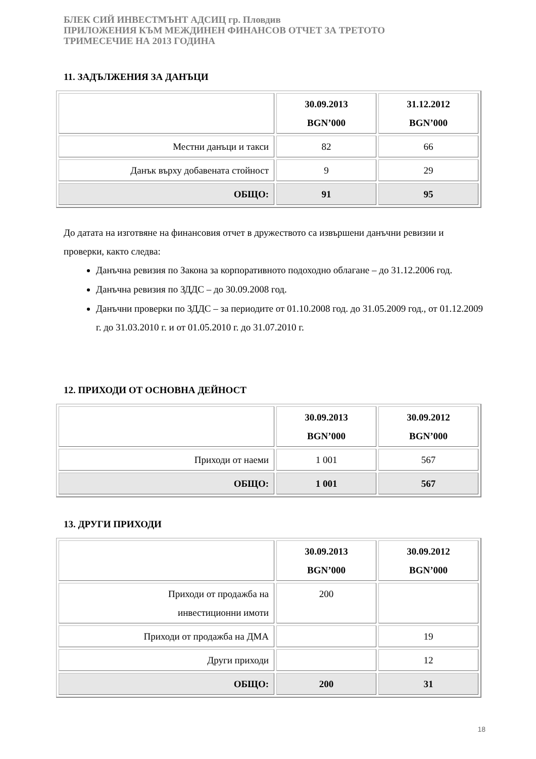БЛЕК СИЙ ИНВЕСТМЪНТ АДСИЦ гр. Пловдив
ПРИЛОЖЕНИЯ КЪМ МЕЖДИНЕН ФИНАНСОВ ОТЧЕТ ЗА ТРЕТОТО
ТРИМЕСЕЧИЕ НА 2013 ГОДИНА
11. ЗАДЪЛЖЕНИЯ ЗА ДАНЪЦИ
| | 30.09.2013 BGN’000 | 31.12.2012 BGN’000 |
| Местни данъци и такси | 82 | 66 |
| Данък върху добавената стойност | 9 | 29 |
| ОБЩО: | 91 | 95 |
До датата на изготвяне на финансовия отчет в дружеството са извършени данъчни ревизии и проверки, както следва:
Данъчна ревизия по Закона за корпоративното подоходно облагане – до 31.12.2006 год.
Данъчна ревизия по ЗДДС – до 30.09.2008 год.
Данъчни проверки по ЗДДС – за периодите от 01.10.2008 год. до 31.05.2009 год., от 01.12.2009 г. до 31.03.2010 г. и от 01.05.2010 г. до 31.07.2010 г.
12. ПРИХОДИ ОТ ОСНОВНА ДЕЙНОСТ
| | 30.09.2013 BGN’000 | 30.09.2012 BGN’000 |
| Приходи от наеми | 1 001 | 567 |
| ОБЩО: | 1 001 | 567 |
13. ДРУГИ ПРИХОДИ
| | 30.09.2013 BGN’000 | 30.09.2012 BGN’000 |
| Приходи от продажба на инвестиционни имоти | 200 | |
| Приходи от продажба на ДМА | | 19 |
| Други приходи | | 12 |
| ОБЩО: | 200 | 31 |
18